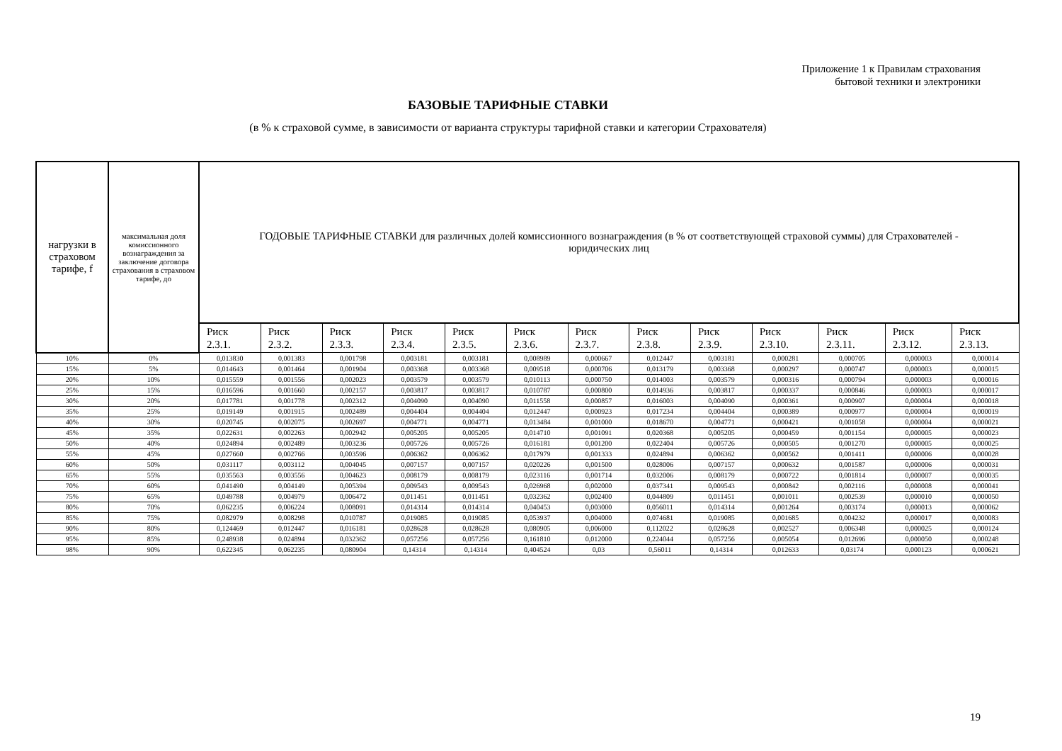Приложение 1 к Правилам страхования
бытовой техники и электроники
БАЗОВЫЕ ТАРИФНЫЕ СТАВКИ
(в % к страховой сумме, в зависимости от варианта структуры тарифной ставки и категории Страхователя)
| нагрузки в страховом тарифе, f | максимальная доля комиссионного вознаграждения за заключение договора страхования в страховом тарифе, до | ГОДОВЫЕ ТАРИФНЫЕ СТАВКИ для различных долей комиссионного вознаграждения (в % от соответствующей страховой суммы) для Страхователей - юридических лиц | | | | | | | | | | | | |
| --- | --- | --- | --- | --- | --- | --- | --- | --- | --- | --- | --- | --- | --- | --- |
| | | Риск 2.3.1. | Риск 2.3.2. | Риск 2.3.3. | Риск 2.3.4. | Риск 2.3.5. | Риск 2.3.6. | Риск 2.3.7. | Риск 2.3.8. | Риск 2.3.9. | Риск 2.3.10. | Риск 2.3.11. | Риск 2.3.12. | Риск 2.3.13. |
| 10% | 0% | 0,013830 | 0,001383 | 0,001798 | 0,003181 | 0,003181 | 0,008989 | 0,000667 | 0,012447 | 0,003181 | 0,000281 | 0,000705 | 0,000003 | 0,000014 |
| 15% | 5% | 0,014643 | 0,001464 | 0,001904 | 0,003368 | 0,003368 | 0,009518 | 0,000706 | 0,013179 | 0,003368 | 0,000297 | 0,000747 | 0,000003 | 0,000015 |
| 20% | 10% | 0,015559 | 0,001556 | 0,002023 | 0,003579 | 0,003579 | 0,010113 | 0,000750 | 0,014003 | 0,003579 | 0,000316 | 0,000794 | 0,000003 | 0,000016 |
| 25% | 15% | 0,016596 | 0,001660 | 0,002157 | 0,003817 | 0,003817 | 0,010787 | 0,000800 | 0,014936 | 0,003817 | 0,000337 | 0,000846 | 0,000003 | 0,000017 |
| 30% | 20% | 0,017781 | 0,001778 | 0,002312 | 0,004090 | 0,004090 | 0,011558 | 0,000857 | 0,016003 | 0,004090 | 0,000361 | 0,000907 | 0,000004 | 0,000018 |
| 35% | 25% | 0,019149 | 0,001915 | 0,002489 | 0,004404 | 0,004404 | 0,012447 | 0,000923 | 0,017234 | 0,004404 | 0,000389 | 0,000977 | 0,000004 | 0,000019 |
| 40% | 30% | 0,020745 | 0,002075 | 0,002697 | 0,004771 | 0,004771 | 0,013484 | 0,001000 | 0,018670 | 0,004771 | 0,000421 | 0,001058 | 0,000004 | 0,000021 |
| 45% | 35% | 0,022631 | 0,002263 | 0,002942 | 0,005205 | 0,005205 | 0,014710 | 0,001091 | 0,020368 | 0,005205 | 0,000459 | 0,001154 | 0,000005 | 0,000023 |
| 50% | 40% | 0,024894 | 0,002489 | 0,003236 | 0,005726 | 0,005726 | 0,016181 | 0,001200 | 0,022404 | 0,005726 | 0,000505 | 0,001270 | 0,000005 | 0,000025 |
| 55% | 45% | 0,027660 | 0,002766 | 0,003596 | 0,006362 | 0,006362 | 0,017979 | 0,001333 | 0,024894 | 0,006362 | 0,000562 | 0,001411 | 0,000006 | 0,000028 |
| 60% | 50% | 0,031117 | 0,003112 | 0,004045 | 0,007157 | 0,007157 | 0,020226 | 0,001500 | 0,028006 | 0,007157 | 0,000632 | 0,001587 | 0,000006 | 0,000031 |
| 65% | 55% | 0,035563 | 0,003556 | 0,004623 | 0,008179 | 0,008179 | 0,023116 | 0,001714 | 0,032006 | 0,008179 | 0,000722 | 0,001814 | 0,000007 | 0,000035 |
| 70% | 60% | 0,041490 | 0,004149 | 0,005394 | 0,009543 | 0,009543 | 0,026968 | 0,002000 | 0,037341 | 0,009543 | 0,000842 | 0,002116 | 0,000008 | 0,000041 |
| 75% | 65% | 0,049788 | 0,004979 | 0,006472 | 0,011451 | 0,011451 | 0,032362 | 0,002400 | 0,044809 | 0,011451 | 0,001011 | 0,002539 | 0,000010 | 0,000050 |
| 80% | 70% | 0,062235 | 0,006224 | 0,008091 | 0,014314 | 0,014314 | 0,040453 | 0,003000 | 0,056011 | 0,014314 | 0,001264 | 0,003174 | 0,000013 | 0,000062 |
| 85% | 75% | 0,082979 | 0,008298 | 0,010787 | 0,019085 | 0,019085 | 0,053937 | 0,004000 | 0,074681 | 0,019085 | 0,001685 | 0,004232 | 0,000017 | 0,000083 |
| 90% | 80% | 0,124469 | 0,012447 | 0,016181 | 0,028628 | 0,028628 | 0,080905 | 0,006000 | 0,112022 | 0,028628 | 0,002527 | 0,006348 | 0,000025 | 0,000124 |
| 95% | 85% | 0,248938 | 0,024894 | 0,032362 | 0,057256 | 0,057256 | 0,161810 | 0,012000 | 0,224044 | 0,057256 | 0,005054 | 0,012696 | 0,000050 | 0,000248 |
| 98% | 90% | 0,622345 | 0,062235 | 0,080904 | 0,14314 | 0,14314 | 0,404524 | 0,03 | 0,56011 | 0,14314 | 0,012633 | 0,03174 | 0,000123 | 0,000621 |
19